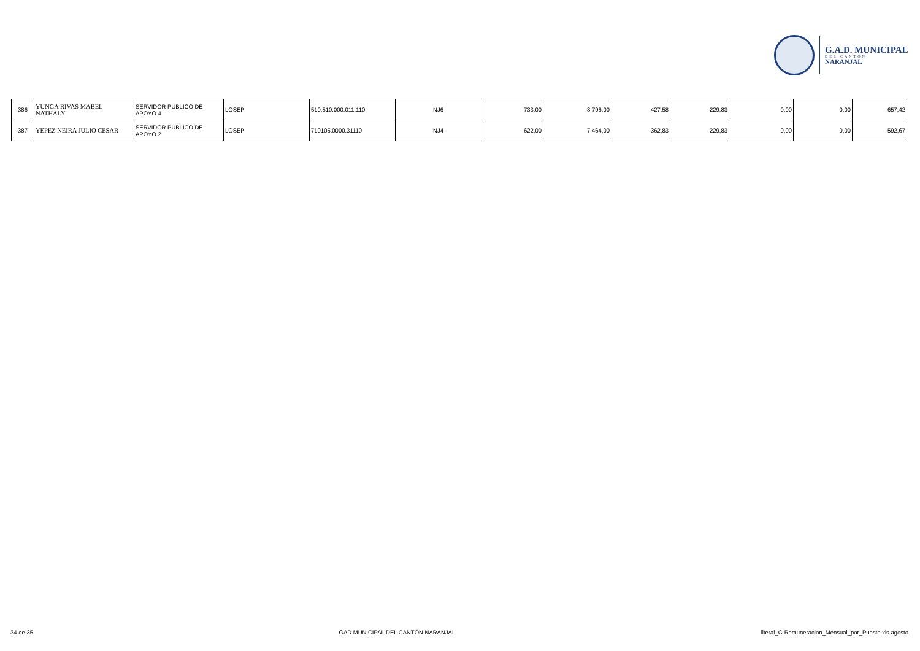G.A.D. MUNICIPAL
DEL CANTÓN
NARANJAL
| 386 | YUNGA RIVAS MABEL NATHALY | SERVIDOR PUBLICO DE APOYO 4 | LOSEP | 510.510.000.011.110 | NJ6 | 733,00 | 8.796,00 | 427,58 | 229,83 | 0,00 | 0,00 | 657,42 |
| 387 | YEPEZ NEIRA JULIO CESAR | SERVIDOR PUBLICO DE APOYO 2 | LOSEP | 710105.0000.31110 | NJ4 | 622,00 | 7.464,00 | 362,83 | 229,83 | 0,00 | 0,00 | 592,67 |
34 de 35 GAD MUNICIPAL DEL CANTÓN NARANJAL literal_C-Remuneracion_Mensual_por_Puesto.xls agosto